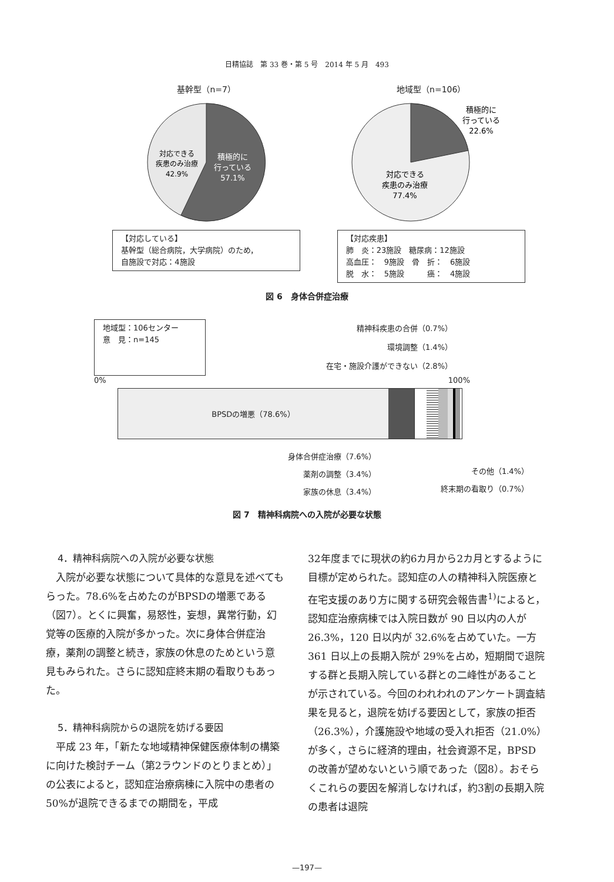日精協誌　第 33 巻・第 5 号　2014 年 5 月　493
基幹型（n=7）
対応できる
疾患のみ治療
42.9%
積極的に
行っている
57.1%
【対応している】
基幹型（総合病院，大学病院）のため，
自施設で対応：4施設
地域型（n=106）
対応できる
疾患のみ治療
77.4%
積極的に
行っている
22.6%
【対応疾患】
肺　炎：23施設　糖尿病：12施設
高血圧：　9施設　骨　折：　6施設
脱　水：　5施設　　　癌：　4施設
図 6　身体合併症治療
地域型：106センター
意　見：n=145
精神科疾患の合併（0.7%）
環境調整（1.4%）
在宅・施設介護ができない（2.8%）
0% 100%
BPSDの増悪（78.6%）
身体合併症治療（7.6%）
薬剤の調整（3.4%）
家族の休息（3.4%）
その他（1.4%）
終末期の看取り（0.7%）
図 7　精神科病院への入院が必要な状態
4．精神科病院への入院が必要な状態
入院が必要な状態について具体的な意見を述べてもらった。78.6%を占めたのがBPSDの増悪である（図7）。とくに興奮，易怒性，妄想，異常行動，幻覚等の医療的入院が多かった。次に身体合併症治療，薬剤の調整と続き，家族の休息のためという意見もみられた。さらに認知症終末期の看取りもあった。
5．精神科病院からの退院を妨げる要因
平成 23 年，「新たな地域精神保健医療体制の構築に向けた検討チーム（第2ラウンドのとりまとめ）」の公表によると，認知症治療病棟に入院中の患者の 50%が退院できるまでの期間を，平成
32年度までに現状の約6カ月から2カ月とするように目標が定められた。認知症の人の精神科入院医療と在宅支援のあり方に関する研究会報告書<sup>1)</sup>によると，認知症治療病棟では入院日数が 90 日以内の人が 26.3%，120 日以内が 32.6%を占めていた。一方 361 日以上の長期入院が 29%を占め，短期間で退院する群と長期入院している群との二峰性があることが示されている。今回のわれわれのアンケート調査結果を見ると，退院を妨げる要因として，家族の拒否（26.3%），介護施設や地域の受入れ拒否（21.0%）が多く，さらに経済的理由，社会資源不足，BPSD の改善が望めないという順であった（図8）。おそらくこれらの要因を解消しなければ，約3割の長期入院の患者は退院
—197—